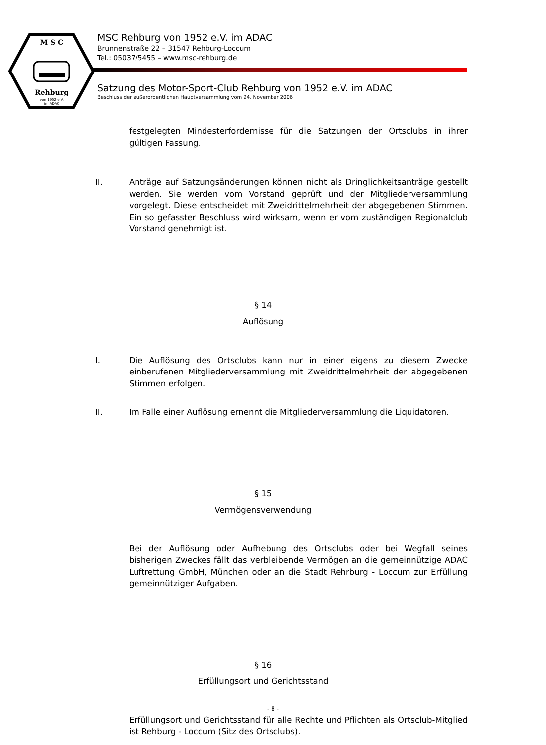M S C
Rehburg
von 1952 e.V.
im ADAC
MSC Rehburg von 1952 e.V. im ADAC
Brunnenstraße 22 – 31547 Rehburg-Loccum
Tel.: 05037/5455 – www.msc-rehburg.de
Satzung des Motor-Sport-Club Rehburg von 1952 e.V. im ADAC
Beschluss der außerordentlichen Hauptversammlung vom 24. November 2006
festgelegten Mindesterfordernisse für die Satzungen der Ortsclubs in ihrer gültigen Fassung.
II. Anträge auf Satzungsänderungen können nicht als Dringlichkeitsanträge gestellt werden. Sie werden vom Vorstand geprüft und der Mitgliederversammlung vorgelegt. Diese entscheidet mit Zweidrittelmehrheit der abgegebenen Stimmen. Ein so gefasster Beschluss wird wirksam, wenn er vom zuständigen Regionalclub Vorstand genehmigt ist.
§ 14
Auflösung
I. Die Auflösung des Ortsclubs kann nur in einer eigens zu diesem Zwecke einberufenen Mitgliederversammlung mit Zweidrittelmehrheit der abgegebenen Stimmen erfolgen.
II. Im Falle einer Auflösung ernennt die Mitgliederversammlung die Liquidatoren.
§ 15
Vermögensverwendung
Bei der Auflösung oder Aufhebung des Ortsclubs oder bei Wegfall seines bisherigen Zweckes fällt das verbleibende Vermögen an die gemeinnützige ADAC Luftrettung GmbH, München oder an die Stadt Rehrburg - Loccum zur Erfüllung gemeinnütziger Aufgaben.
§ 16
Erfüllungsort und Gerichtsstand
Erfüllungsort und Gerichtsstand für alle Rechte und Pflichten als Ortsclub-Mitglied ist Rehburg - Loccum (Sitz des Ortsclubs).
- 8 -